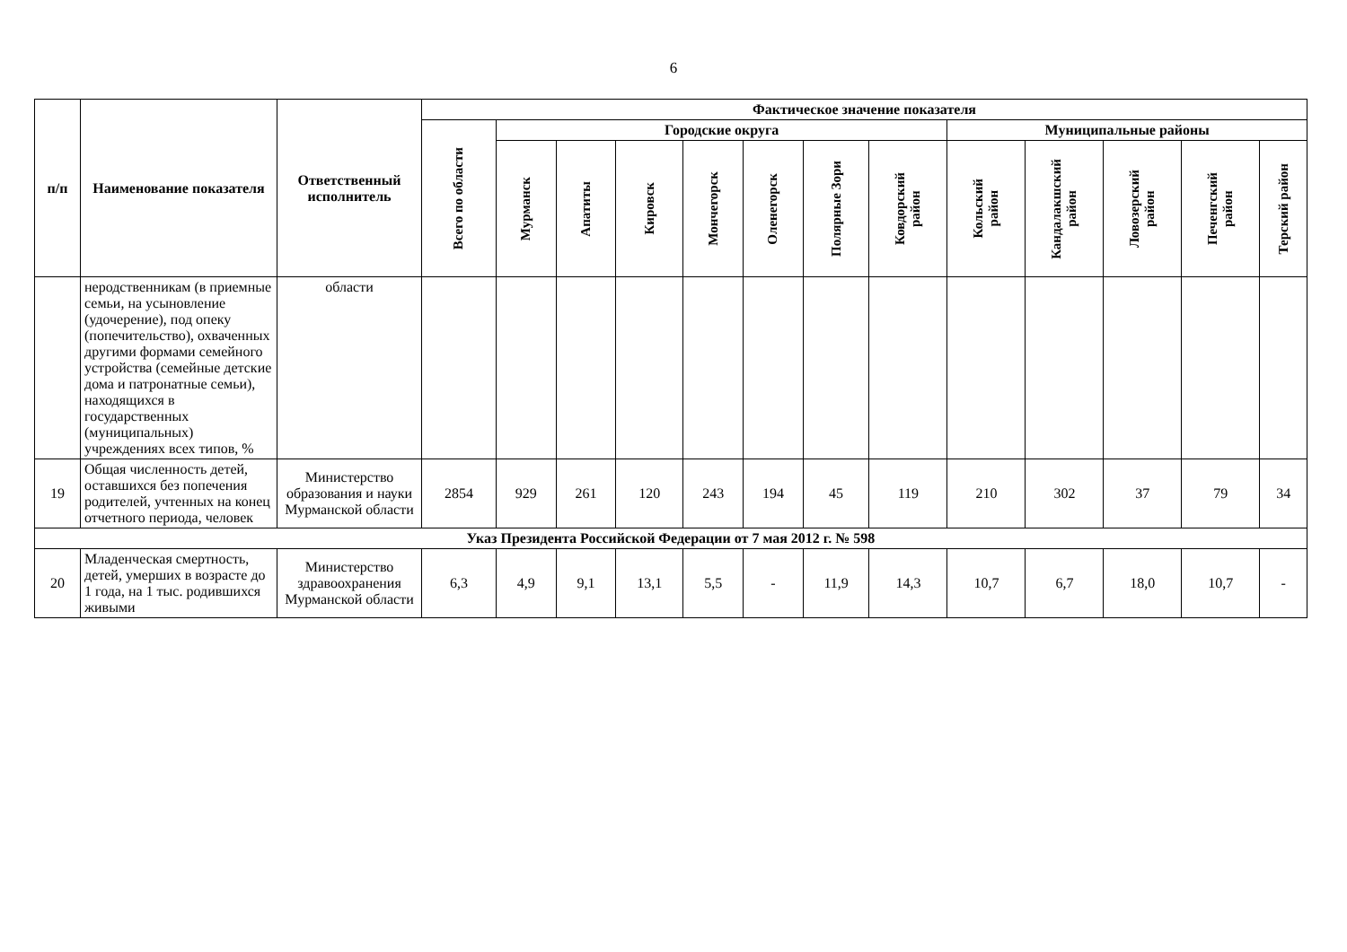6
| п/п | Наименование показателя | Ответственный исполнитель | Фактическое значение показателя | | | | | | | | | | | | |
| --- | --- | --- | --- | --- | --- | --- | --- | --- | --- | --- | --- | --- | --- | --- | --- |
| | | | Всего по области | Городские округа | | | | | | | Муниципальные районы | | | | |
| | | | | Мурманск | Апатиты | Кировск | Мончегорск | Оленегорск | Полярные Зори | Ковдорский район | Кольский район | Кандалакшский район | Ловозерский район | Печенгский район | Терский район |
| | неродственникам (в приемные семьи, на усыновление (удочерение), под опеку (попечительство), охваченных другими формами семейного устройства (семейные детские дома и патронатные семьи), находящихся в государственных (муниципальных) учреждениях всех типов, % | области | | | | | | | | | | | | | |
| 19 | Общая численность детей, оставшихся без попечения родителей, учтенных на конец отчетного периода, человек | Министерство образования и науки Мурманской области | 2854 | 929 | 261 | 120 | 243 | 194 | 45 | 119 | 210 | 302 | 37 | 79 | 34 |
| Указ Президента Российской Федерации от 7 мая 2012 г. № 598 | | | | | | | | | | | | | | | |
| 20 | Младенческая смертность, детей, умерших в возрасте до 1 года, на 1 тыс. родившихся живыми | Министерство здравоохранения Мурманской области | 6,3 | 4,9 | 9,1 | 13,1 | 5,5 | - | 11,9 | 14,3 | 10,7 | 6,7 | 18,0 | 10,7 | - |